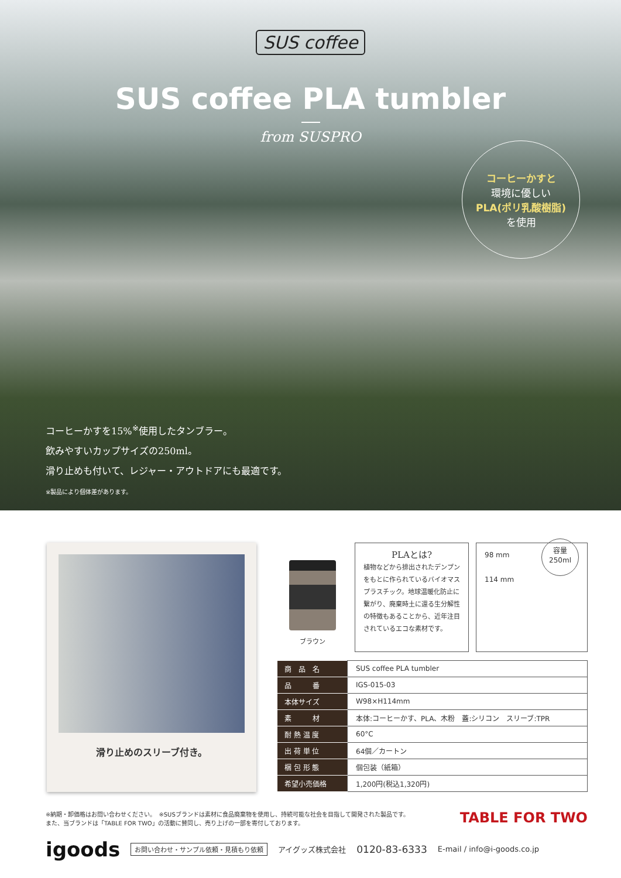SUS coffee
SUS coffee PLA tumbler
from SUSPRO
コーヒーかすと
環境に優しい
PLA(ポリ乳酸樹脂)
を使用
コーヒーかすを15%<sup>※</sup>使用したタンブラー。
飲みやすいカップサイズの250ml。
滑り止めも付いて、レジャー・アウトドアにも最適です。
※製品により個体差があります。
滑り止めのスリーブ付き。
ブラウン
PLAとは?
植物などから排出されたデンプンをもとに作られているバイオマスプラスチック。地球温暖化防止に繋がり、廃棄時土に還る生分解性の特徴もあることから、近年注目されているエコな素材です。
98 mm
114 mm
容量
250ml
| 商 品 名 | SUS coffee PLA tumbler |
| 品 番 | IGS-015-03 |
| 本体サイズ | W98×H114mm |
| 素 材 | 本体:コーヒーかす、PLA、木粉 蓋:シリコン スリーブ:TPR |
| 耐 熱 温 度 | 60°C |
| 出 荷 単 位 | 64個／カートン |
| 梱 包 形 態 | 個包装（紙箱） |
| 希望小売価格 | 1,200円(税込1,320円) |
※納期・卸価格はお問い合わせください。　※SUSブランドは素材に食品廃棄物を使用し、持続可能な社会を目指して開発された製品です。
また、当ブランドは「TABLE FOR TWO」の活動に賛同し、売り上げの一部を寄付しております。
TABLE FOR TWO
igoods お問い合わせ・サンプル依頼・見積もり依頼 アイグッズ株式会社 0120-83-6333 E-mail / info@i-goods.co.jp